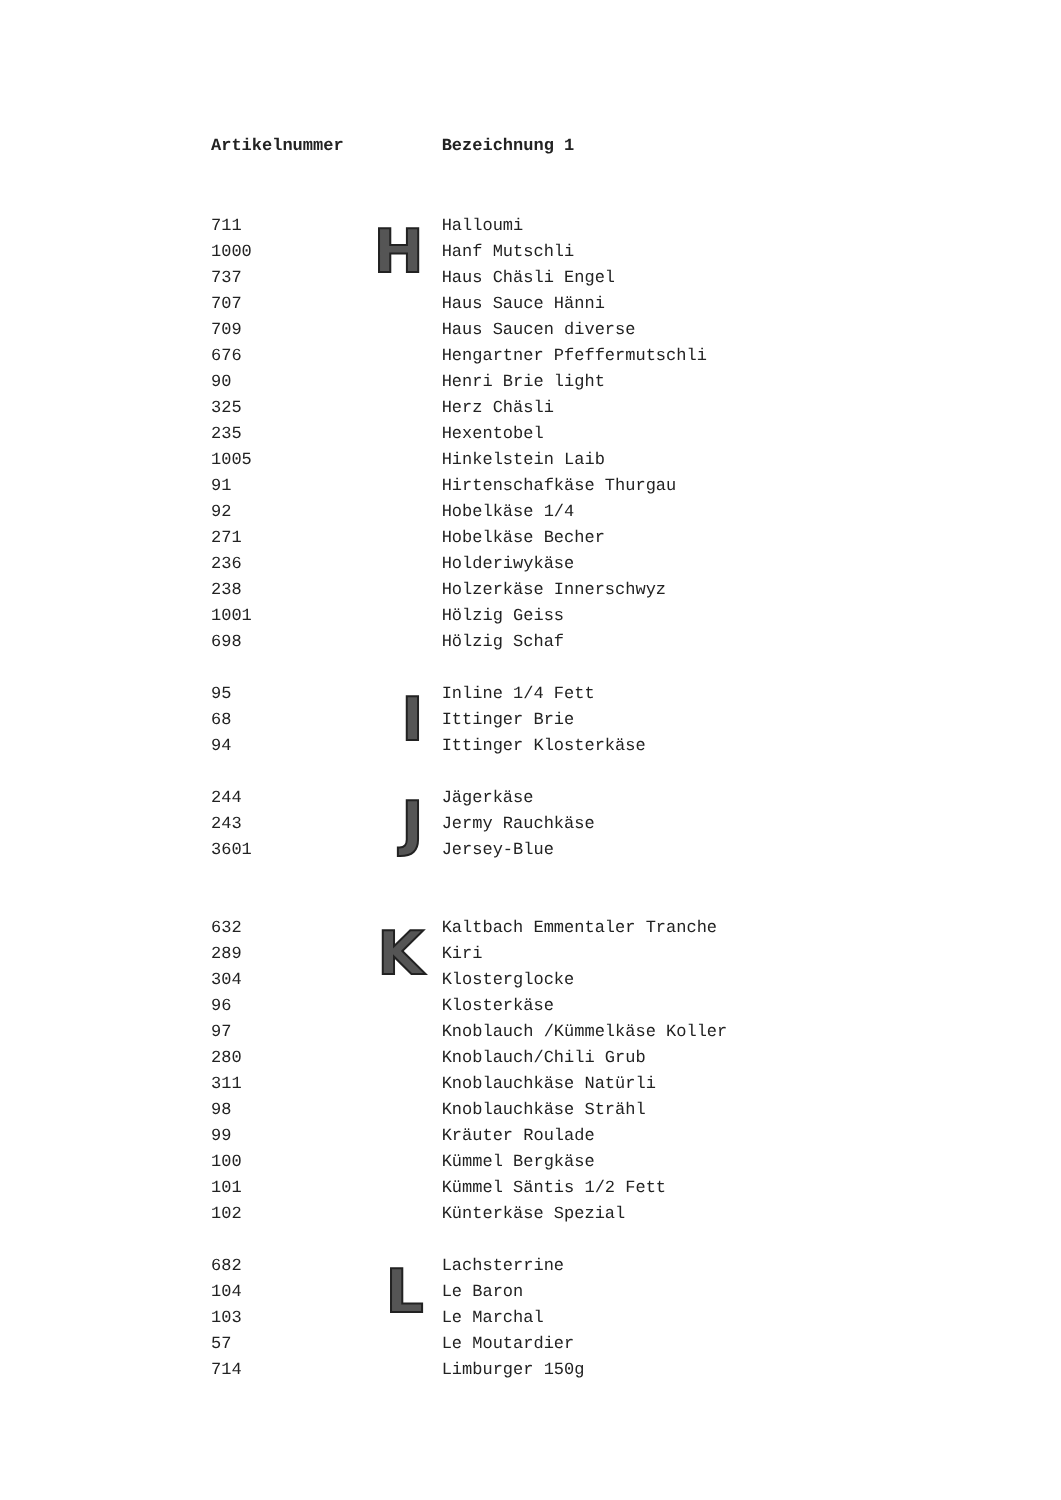| Artikelnummer | | Bezeichnung 1 |
| --- | --- | --- |
| 711 | H | Halloumi |
| 1000 | | Hanf Mutschli |
| 737 | | Haus Chäsli Engel |
| 707 | | Haus Sauce Hänni |
| 709 | | Haus Saucen diverse |
| 676 | | Hengartner Pfeffermutschli |
| 90 | | Henri Brie light |
| 325 | | Herz Chäsli |
| 235 | | Hexentobel |
| 1005 | | Hinkelstein Laib |
| 91 | | Hirtenschafkäse Thurgau |
| 92 | | Hobelkäse 1/4 |
| 271 | | Hobelkäse Becher |
| 236 | | Holderiwykäse |
| 238 | | Holzerkäse Innerschwyz |
| 1001 | | Hölzig Geiss |
| 698 | | Hölzig Schaf |
| 95 | I | Inline 1/4 Fett |
| 68 | | Ittinger Brie |
| 94 | | Ittinger Klosterkäse |
| 244 | J | Jägerkäse |
| 243 | | Jermy Rauchkäse |
| 3601 | | Jersey-Blue |
| 632 | K | Kaltbach Emmentaler Tranche |
| 289 | | Kiri |
| 304 | | Klosterglocke |
| 96 | | Klosterkäse |
| 97 | | Knoblauch /Kümmelkäse Koller |
| 280 | | Knoblauch/Chili Grub |
| 311 | | Knoblauchkäse Natürli |
| 98 | | Knoblauchkäse Strähl |
| 99 | | Kräuter Roulade |
| 100 | | Kümmel Bergkäse |
| 101 | | Kümmel Säntis 1/2 Fett |
| 102 | | Künterkäse Spezial |
| 682 | L | Lachsterrine |
| 104 | | Le Baron |
| 103 | | Le Marchal |
| 57 | | Le Moutardier |
| 714 | | Limburger 150g |